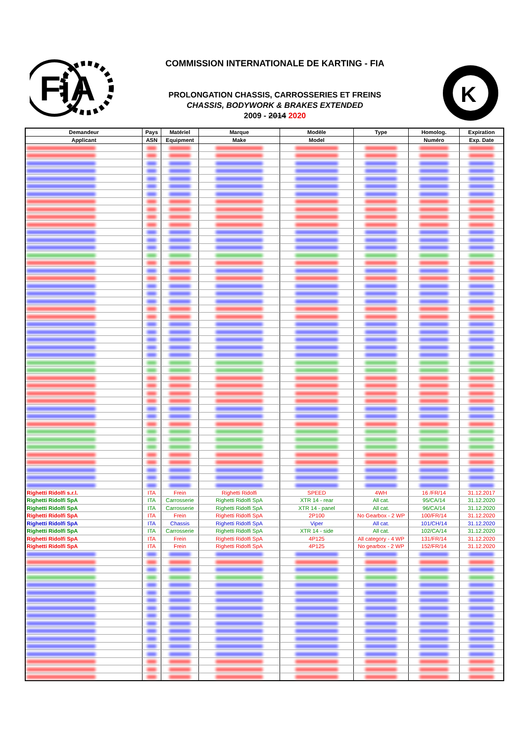FiA
COMMISSION INTERNATIONALE DE KARTING - FIA
PROLONGATION CHASSIS, CARROSSERIES ET FREINS
CHASSIS, BODYWORK & BRAKES EXTENDED
2009 - 2014 2020
K
| Demandeur | Pays | Matériel | Marque | Modèle | Type | Homolog. | Expiration |
| --- | --- | --- | --- | --- | --- | --- | --- |
| Applicant | ASN | Equipment | Make | Model | | Numéro | Exp. Date |
| Righetti Ridolfi s.r.l. | ITA | Frein | Righetti Ridolfi | SPEED | 4WH | 16 /FR/14 | 31.12.2017 |
| Righetti Ridolfi SpA | ITA | Carrosserie | Righetti Ridolfi SpA | XTR 14 - rear | All cat. | 95/CA/14 | 31.12.2020 |
| Righetti Ridolfi SpA | ITA | Carrosserie | Righetti Ridolfi SpA | XTR 14 - panel | All cat. | 96/CA/14 | 31.12.2020 |
| Righetti Ridolfi SpA | ITA | Frein | Righetti Ridolfi SpA | 2P100 | No Gearbox - 2 WP | 100/FR/14 | 31.12.2020 |
| Righetti Ridolfi SpA | ITA | Chassis | Righetti Ridolfi SpA | Viper | All cat. | 101/CH/14 | 31.12.2020 |
| Righetti Ridolfi SpA | ITA | Carrosserie | Righetti Ridolfi SpA | XTR 14 - side | All cat. | 102/CA/14 | 31.12.2020 |
| Righetti Ridolfi SpA | ITA | Frein | Righetti Ridolfi SpA | 4P125 | All category - 4 WP | 131/FR/14 | 31.12.2020 |
| Righetti Ridolfi SpA | ITA | Frein | Righetti Ridolfi SpA | 4P125 | No gearbox - 2 WP | 152/FR/14 | 31.12.2020 |